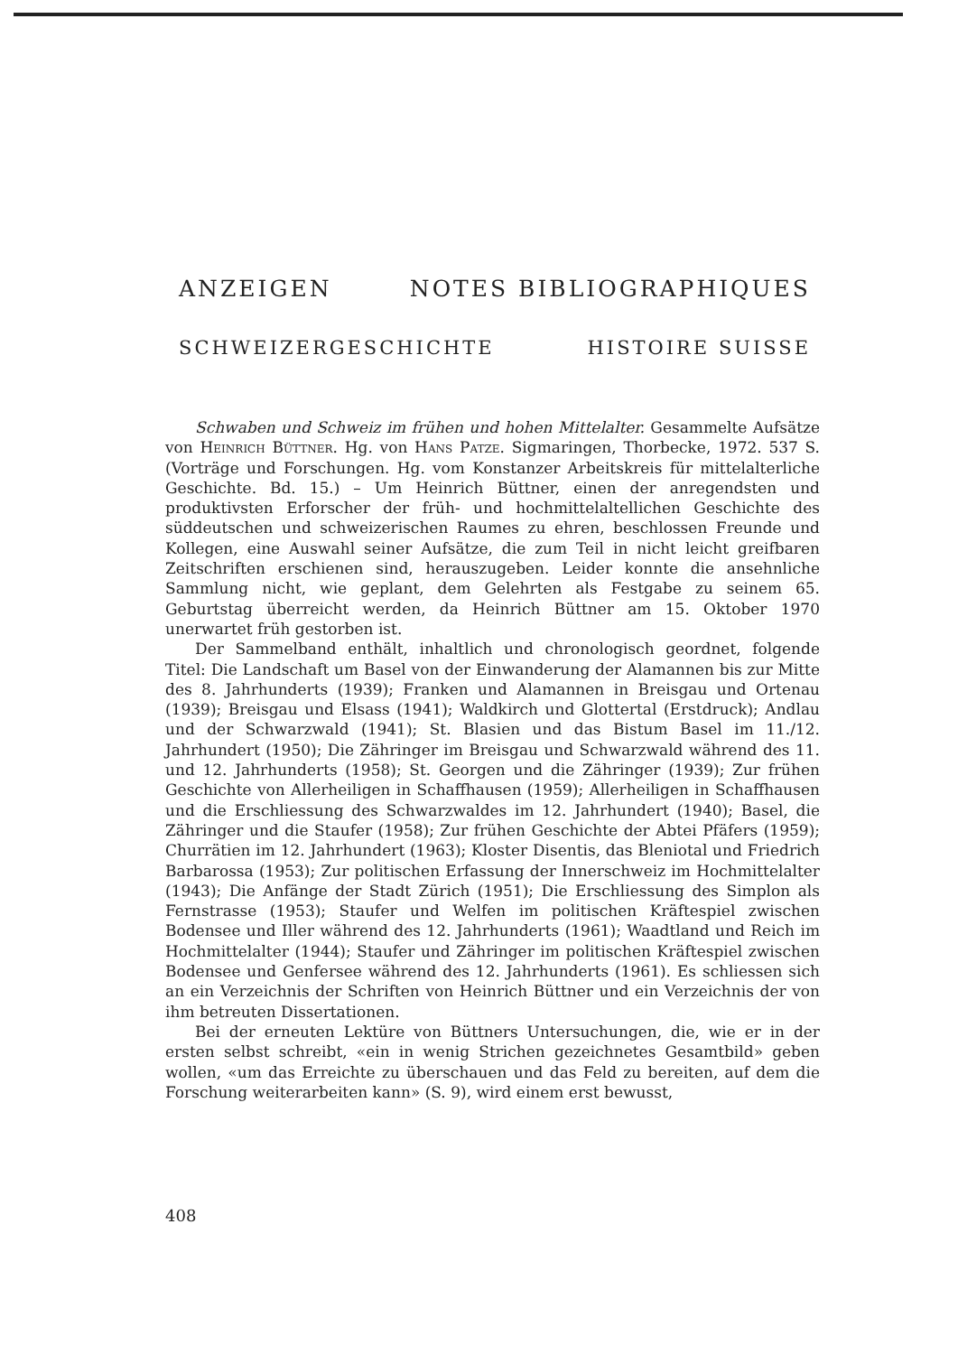ANZEIGEN NOTES BIBLIOGRAPHIQUES
SCHWEIZERGESCHICHTE HISTOIRE SUISSE
Schwaben und Schweiz im frühen und hohen Mittelalter. Gesammelte Aufsätze von Heinrich Büttner. Hg. von Hans Patze. Sigmaringen, Thorbecke, 1972. 537 S. (Vorträge und Forschungen. Hg. vom Konstanzer Arbeitskreis für mittelalterliche Geschichte. Bd. 15.) – Um Heinrich Büttner, einen der anregendsten und produktivsten Erforscher der früh- und hochmittelaltellichen Geschichte des süddeutschen und schweizerischen Raumes zu ehren, beschlossen Freunde und Kollegen, eine Auswahl seiner Aufsätze, die zum Teil in nicht leicht greifbaren Zeitschriften erschienen sind, herauszugeben. Leider konnte die ansehnliche Sammlung nicht, wie geplant, dem Gelehrten als Festgabe zu seinem 65. Geburtstag überreicht werden, da Heinrich Büttner am 15. Oktober 1970 unerwartet früh gestorben ist.
Der Sammelband enthält, inhaltlich und chronologisch geordnet, folgende Titel: Die Landschaft um Basel von der Einwanderung der Alamannen bis zur Mitte des 8. Jahrhunderts (1939); Franken und Alamannen in Breisgau und Ortenau (1939); Breisgau und Elsass (1941); Waldkirch und Glottertal (Erstdruck); Andlau und der Schwarzwald (1941); St. Blasien und das Bistum Basel im 11./12. Jahrhundert (1950); Die Zähringer im Breisgau und Schwarzwald während des 11. und 12. Jahrhunderts (1958); St. Georgen und die Zähringer (1939); Zur frühen Geschichte von Allerheiligen in Schaffhausen (1959); Allerheiligen in Schaffhausen und die Erschliessung des Schwarzwaldes im 12. Jahrhundert (1940); Basel, die Zähringer und die Staufer (1958); Zur frühen Geschichte der Abtei Pfäfers (1959); Churrätien im 12. Jahrhundert (1963); Kloster Disentis, das Bleniotal und Friedrich Barbarossa (1953); Zur politischen Erfassung der Innerschweiz im Hochmittelalter (1943); Die Anfänge der Stadt Zürich (1951); Die Erschliessung des Simplon als Fernstrasse (1953); Staufer und Welfen im politischen Kräftespiel zwischen Bodensee und Iller während des 12. Jahrhunderts (1961); Waadtland und Reich im Hochmittelalter (1944); Staufer und Zähringer im politischen Kräftespiel zwischen Bodensee und Genfersee während des 12. Jahrhunderts (1961). Es schliessen sich an ein Verzeichnis der Schriften von Heinrich Büttner und ein Verzeichnis der von ihm betreuten Dissertationen.
Bei der erneuten Lektüre von Büttners Untersuchungen, die, wie er in der ersten selbst schreibt, «ein in wenig Strichen gezeichnetes Gesamtbild» geben wollen, «um das Erreichte zu überschauen und das Feld zu bereiten, auf dem die Forschung weiterarbeiten kann» (S. 9), wird einem erst bewusst,
408